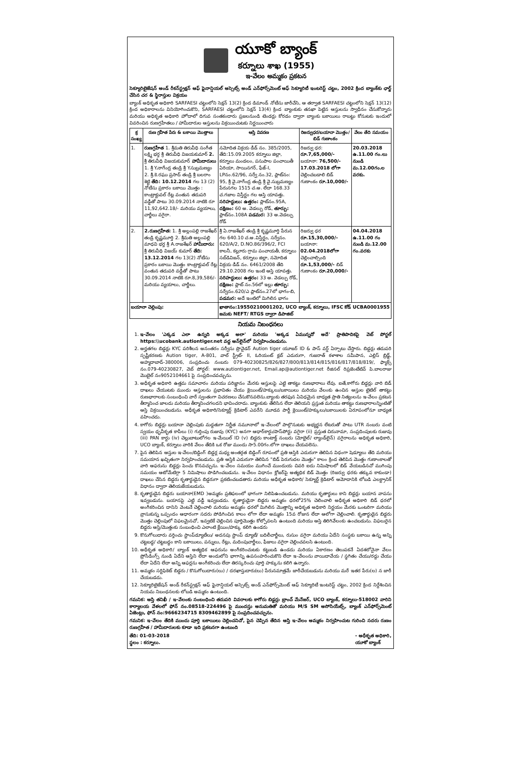యూకో బ్యాంక్
కర్నూలు శాఖ (1955)
ఇ-వేలం అమ్మకం ప్రకటన
సెక్యూరిటైజేషన్ అండ్ రీకన్‌స్ట్రక్షన్ ఆఫ్ ఫైనాన్షియల్ అస్సెట్స్ అండ్ ఎన్‌ఫోర్స్‌మెంట్ ఆఫ్ సెక్యూరిటీ ఇంటరెస్ట్ చట్టం, 2002 క్రింద బ్యాంక్‌కు ఛార్జ్ చేసిన చర & స్థిరాస్తుల విక్రయం
బ్యాంక్ అధికృత అధికారి SARFAESI చట్టంలోని సెక్షన్ 13(2) క్రింద డిమాండ్ నోటీసు జారీచేసి, ఆ తర్వాత SARFAESI చట్టంలోని సెక్షన్ 13(12) క్రింద అధికారాలను వినియోగించుకొని, SARFAESI చట్టంలోని సెక్షన్ 13(4) క్రింద బ్యాంకుకు తనఖా పెట్టిన ఆస్తులను స్వాధీనం చేసుకోన్నారు మరియు అధికృత అధికారి హోదాలో దిగువ సంతకందారు ప్రజలనుండి టెండర్లు కోరడం ద్వారా బ్యాంకు బకాయిలు రాబట్టు కోనుటకు ఇందులో వివరించిన రుణగ్రహీతలు / హామీదారుల ఆస్తులను విక్రయించుటకు నిర్ణయించారు
| క్ర సంఖ్య | రుణ గ్రహీత పేరు & బకాయి మొత్తాలు | ఆస్తి వివరణ | రిజర్వుధర/బయానా మొత్తం/బిడ్ గుణాంకం | వేలం తేది సమయం |
| --- | --- | --- | --- | --- |
| 1. | రుణగ్రహీత 1. శ్రీమతి తిరువీధి సంగీత లక్ష్మి భర్త శ్రీ తిరువీధి విజయకుమార్ 2. శ్రీ తిరువీధి విజయకుమార్ హామీదారులు 1. శ్రీ Y.నాగేంద్ర తండ్రి శ్రీ Y.సుబ్రమణ్యం 2. శ్రీ.కె.రఘు ప్రసాద్ తండ్రి శ్రీ బలరాం శెట్టి తేది: 10.12.2014 గల 13 (2) నోటీసు ప్రకారం బకాయి మొత్తం : కాంట్రాక్టువల్ రేట్ల వంతున తదుపరి వడ్డీతో పాటు 30.09.2014 నాటికి రూ 11,92,642.18/- మరియు వ్యయాలు, చార్జీలు వగైరా. | నమోదిత విక్రయ డీడ్ నం. 385/2005, తేది:15.09.2005 కర్నూలు జిల్లా, కర్నూలు మండలం, పసుపాల పంచాయితీ ఏరియా, సాయినగర్, ఫేజ్-I, LPనం.62/96, సర్వే నం.32, ప్లాట్‌నం: 95, శ్రీ వై.నాగేంద్ర తండ్రి శ్రీ వై.సుబ్రమణ్యం పేరునగల 1515 చ.అ. లేదా 168.33 చ.గజాల విస్తీర్ణం గల ఆస్తి యావత్తు. సరిహద్దులు: ఉత్తరం: ప్లాట్‌నం.95A, దక్షిణం: 60 అ. వెడల్పు రోడ్, తూర్పు: ప్లాట్‌నం.108A పడమర: 33 అ.వెడల్పు రోడ్ | రిజర్వు ధర: రూ.7,65,000/- బయానా: 76,500/- 17.03.2018 లోగా చెల్లించబడాలి బిడ్ గుణాంకం రూ.10,000/- | 20.03.2018 ఉ.11.00 గం.లు నుండి మ.12.00గం.ల వరకు. |
| 2. | 2.రుణగ్రహీత: 1. శ్రీ అల్లంపల్లి రాజశేఖర్ తండ్రి కృష్ణమూర్తి 2. శ్రీమతి అల్లంపల్లి మాధవి భర్త శ్రీ A.రాజశేఖర్ హామీదారు: శ్రీ తిరువీధి విజయ్ కుమార్ తేది: 13.12.2014 గల 13(2) నోటీసు ప్రకారం బకాయి మొత్తం కాంట్రాక్టువల్ రేట్ల వంతున తదుపరి వడ్డీతో పాటు 30.09.2014 నాటికి రూ.8,39,586/- మరియు వ్యయాలు, చార్జీలు. | శ్రీ ఏ.రాజశేఖర్ తండ్రి శ్రీ కృష్ణమూర్తి పేరున గల 640.10 చ.అ.విస్తీర్ణం, సర్వేనం. 620/A/2, D.NO.86/396/2, FCI కాలనీ, కల్లూరు గ్రామ పంచాయతీ, కర్నూలు సబ్‌డివిజన్, కర్నూలు జిల్లా, నమోదిత విక్రయ డీడ్ నం. 6461/2008 తేది 29.10.2008 గల ఇంటి ఆస్తి యావత్తు. సరిహద్దులు: ఉత్తరం: 33 అ. వెడల్పు రోడ్, దక్షిణం: ప్లాట్ నం.56లో ఇల్లు తూర్పు: సర్వేనం.620/ఎ ప్లాట్‌నం.27లో భాగం-బి, పడమర: అదే ఇంటిలో మిగిలిన భాగం | రిజర్వు ధర రూ.15,30,000/- బయానా: 02.04.2018లోగా చెల్లించాల్సింది రూ.1,53,000/- బిడ్ గుణాంకం రూ.20,000/- | 04.04.2018 ఉ.11.00 గం నుండి మ.12.00 గం.వరకు |
| బయానా చెల్లింపు: | | ఖాతానం:19550210001202, UCO బ్యాంక్, కర్నూలు, IFSC కోడ్ UCBA0001955 జమకు NEFT/ RTGS ద్వారా డిపాజిట్ | | |
నియమ నిబంధనలు
1. ఇ-వేలం 'ఎక్కడ ఎలా ఉన్నది అక్కడ అలా' మరియు 'అక్కడ ఏమున్నదో అదే' ప్రాతిపాదికపై వెబ్ పోర్టల్ https:\\ucobank.autiontiger.net వద్ద ఆన్‌లైన్‌లో నిర్వహించబడును.
2. అర్హతగల బిడ్డర్లు KYC పరిశీలన అనంతరం సర్వీసు ప్రొవైడర్ Aution tiger యూజర్ ID & పాస్ వర్డ్ ఏర్పాటు చేస్తారు. బిడ్డర్లు తదుపరి స్పష్టీకరణకు Aution tiger, A-801, వాల్ స్ట్రీట్- II, ఓరియంట్ క్లబ్ ఎదురుగా, గుజరాత్ కళాశాల సమీపాన, ఎల్లిస్ బ్రిడ్జ్, అహ్మదాబాద్-380006, సంప్రదించు నంబరు 079-40230825/826/827/800/813/814/815/816/817/818/819/, ఫ్యాక్స్ నం.079-40230827, వెబ్ పోర్టల్: www.aution­tiger.net, Email.ap@autiontiger.net రీజినల్ రిప్రజెంటేటివ్ పి.బాలరాజు మొబైల్ నం9052104661 పై సంప్రదించవచ్చును.
3. అధీకృత అధికారి ఉత్తమ సమాచారం మరియు పరిజ్ఞానం మేరకు ఆస్తులపై ఎట్టి తాకట్టు రుణభారాలు లేవు. ఐతే,కాగోరు బిడ్డర్లు వారి బిడ్ దాఖలు చేయుటకు ముందు ఆస్తులను ప్రభావితం చేయు క్లెయింట్/హక్కులు/బకాయిలు మరియు వేలంకు ఉంచిన ఆస్తుల టైటిల్ తాకట్టు రుణభారాలకు సంబంధించి వారే స్వంతంగా విచరణలు చేసుకొనవలెను.బ్యాంకు తరఫున ఏవిధమైన బాధ్యత ప్రాతి నిత్యంలను ఇ-వేలం ప్రకటన తీర్మానించ జాలదు మరియు తీర్మానించగలదని భావించరాదు. బ్యాంకుకు తేలిసిన లేదా తెలియని ప్రస్తుత మరియు తాకట్టు రుణభారాలన్నింటితో ఆస్తి విక్రయించబడును. అధీకృత అధికారి/సెక్యూర్డ్ క్రెడిటార్ ఎవరేని మూడవ పార్టీ క్లెయింట్/హక్కులు/బకాయిలకు ఏరూపంలోనూ బాధ్యత వహించదు.
4. కాగోరు బిడ్డర్లు బయానా చెల్లింపుకు మద్దతుగా నిర్ణీత నమూనాలో ఇ-వేలంలో పాల్గొనుటకు అభ్యర్థన లేటరుతో పాటు UTR నంబరు వంటి స్వయం ధృవీకృత కాపీలు (i) గుర్తింపు రుజువు (KYC) అనగా ఆధార్‌కార్డు/పాస్‌పోర్టు వగైరా (ii) ప్రస్తుత చిరునామా, సంప్రదింపులకు రుజువు (iii) PAN కార్డు (iv) చెల్లుబాటులోగల ఇ-మేయిల్ ID (v) బిడ్డరు కాంటాక్ట్ నంబరు (మోబైల్/ ల్యాండ్‌లైన్) వగైరాలను అధికృత అధికారి, UCO బ్యాంక్, కర్నూలు వారికి వేలం తేదికి ఒక రోజు ముందు సా5.00గం.లోగా దాఖలు చేయవలెను.
7. పైన తెలిపిన ఆస్తుల ఇ-వేలం/బిడ్డింగ్ బిడ్డర్ల మధ్య అంతర్గత బిడ్డింగ్ రూపంలో ప్రతి ఆస్తికి ఎదురుగా తెలిపిన విధంగా షెడ్యూలు తేది మరియు సమయాన ఖచ్చితంగా నిర్వహించబడును. ప్రతి ఆస్తికి ఎదురుగా తెలిపిన "బిడ్ పెరుగుదల మొత్తం" కాలం క్రింద తెలిపిన మొత్తం గుణాంకాలతో వారి ఆఫరును బిడ్డర్లు పెంచు కొనవచ్చును. ఇ-వేలం సమయం ముగించే ముందుయ చివరి ఐదు నిమిషాలలో బిడ్ వేయబడినచో ముగింపు సమయం ఆటోమేటిగ్గా 5 నిమిషాలు పొడిగించబడును. ఇ-వేలం విధానం క్లోజర్‌పై అత్యధిక బిడ్ మొత్తం (రిజర్వు ధరకు తక్కువ కాకుండా) దాఖలు చేసిన బిడ్డరు కృతార్థుడైన బిడ్డరుగా ప్రకటించబడతారు మరియు అధీకృత అధికారి/ సెక్యూర్డ్ క్రెడిటార్ ఆమోదానికి లోబడి ఎలక్ట్రానిక్ విధానం ద్వారా తెలియజేయబడును.
8. కృతార్థుడైన బిడ్డరు బయానా(EMD )అమ్మకం ప్రతిఫలంలో భాగంగా నిలిపిఉంచబడును. మరియు కృతార్థులు కాని బిడ్డర్లు బయాన వాపసు ఇవ్వబడును. బయానపై ఎట్టి వడ్డీ ఇవ్వబడదు. కృతార్థుడైనా బిడ్డరు అమ్మకం ధరలో25% చెలించాలి అధీకృత అధికారి బిడ్ ధరలో అంగీకరించిన దానిని వెంటనే చెల్లించాలి మరియు అమ్మకం ధరలో మిగిలిన మొత్తాన్ని అధికృత అధికారి నిర్ణయం మేరకు ఒంటరిగా మరియు వ్రాసుకున్న ఒప్పందం ఆధారంగా సదరు పోడిగించిన కాలం లోగా లేదా అమ్మకం 15వ రోజున లేదా ఆలోగా చెల్లించాలి. కృతార్థుడైన బిడ్డరు మొత్తం చెల్లింపులో విఫలమైనచో, ఇవ్వటికే చెల్లించిన పూర్తిమొత్తం కోల్పోవలసి ఉంటుంది మరియు ఆస్తి తిరిగివేలంకు ఉంచబడును. విఫలురైన బిడ్డరు ఆస్తి/మొత్తంకు సంబంధించి ఎలాంటి క్లేయిం/హక్కు కలిగి ఉండరు
9. కొనుగోలుదారు వర్తించు స్టాంప్‌డ్యూటీలు/ అదనపు స్టాంప్ డ్యూటీ/ బదిలీచార్జీలు, రుసుం వగైరా మరియు ఏదేని సంస్థకు బకాయి ఉన్న అన్ని చట్టబద్ధ/ చట్టబద్ధం కాని బకాయిలు, పన్నులు, రేట్లు, మదింపుచార్జీలు, ఫీజులు వగైరా చెల్లించవలసి ఉంటుంది.
10. అధీకృత అధికారి/ బ్యాంక్ అత్యధిక ఆఫరును అంగీకరించుటకు కట్టుబడి ఉండదు మరియు ఏకారణం తెలుపకనే ఏదశలోనైనా వేలం ప్రోసీడింగ్స్ నుండి ఏదేని ఆస్తిని లేదా అందులోని భాగాన్ని ఉపసంహరించుకొని లేదా ఇ-వేలంను వాయిదావేయ / స్థగితం చేయు/రద్దు చేయు లేదా ఏదేని లేదా అన్ని ఆఫర్లను అంగీకరించు లేదా తిరస్కరించు పూర్తి హక్కును కలిగి ఉన్నారు.
11. అమ్మకం సర్టిఫికెట్ బిడ్డరు / కొనుగోలుదారు(లు) / దరఖాస్తుదారు(లు) పేరునమాత్రమే జారీచేయబడును మరియు మరే ఇతర పేరు(ల) న జారీ చేయబడదు.
12. సెక్యూరిటైజేషన్ అండ్ రీకన్‌స్ట్రక్షన్ ఆఫ్ ఫైనాన్షియల్ అస్సెట్స్ అండ్ ఎన్‌ఫోర్స్‌మెంట్ ఆఫ్ సెక్యూరిటీ ఇంటరెస్ట్ చట్టం, 2002 క్రింద నిర్దేశించిన నియమ నిబంధనలకు లోబడి అమ్మకం ఉంటుంది.
గమనిక: ఆస్తి తనిఖీ / ఇ-వేలంకు సంబంధించి తదుపరి వివరాలకు కాగోరు బిడ్డర్లు బ్రాంచ్ మేనేజర్, UCO బ్యాంక్, కర్నూలు-518002 వారిని కార్యాలయ వేళలలో ఫోన్ నం.08518-224496 పై ముందస్తు అనుమతితో మరియు M/S SM అసోసియేట్స్, బ్యాంక్ ఎన్‌ఫోర్స్‌మెంట్ ఏజెంట్లు, ఫోన్ నం:9666234715 8309462899 పై సంప్రదించవచ్చును.
గమనిక: ఇ-వేలం తేదికి ముందు పూర్తి బకాయిలు చెల్లించనిచో, పైన చెప్పిన తేదిన ఆస్తి ఇ-వేలం అమ్మకం నిర్వహించుట గురించి సదరు రుణం రుణగ్రహీత / హామీదారులకు కూడా ఇది ప్రకటనగా ఉంటుంది
తేది: 01-03-2018
స్థలం : కర్నూలు.
- అధీకృత అధికారి,
యూకో బ్యాంక్